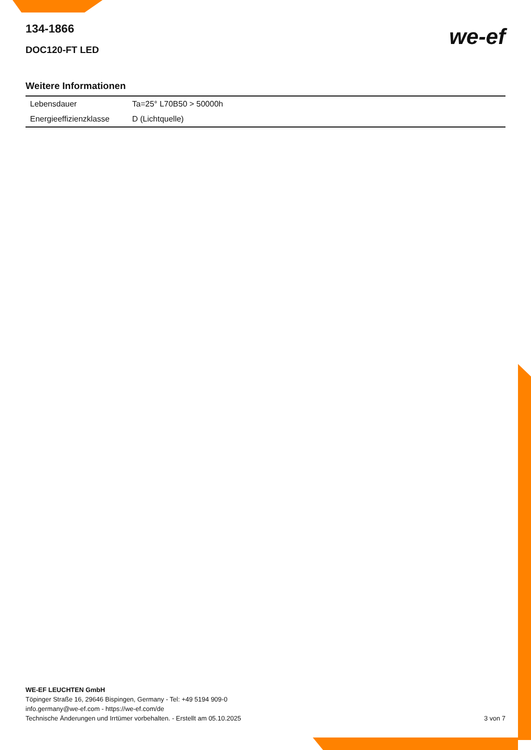134-1866
DOC120-FT LED
we-ef
Weitere Informationen
| Lebensdauer | Ta=25° L70B50 > 50000h |
| Energieeffizienzklasse | D (Lichtquelle) |
WE-EF LEUCHTEN GmbH
Töpinger Straße 16, 29646 Bispingen, Germany - Tel: +49 5194 909-0
info.germany@we-ef.com - https://we-ef.com/de
Technische Änderungen und Irrtümer vorbehalten. - Erstellt am 05.10.2025 3 von 7